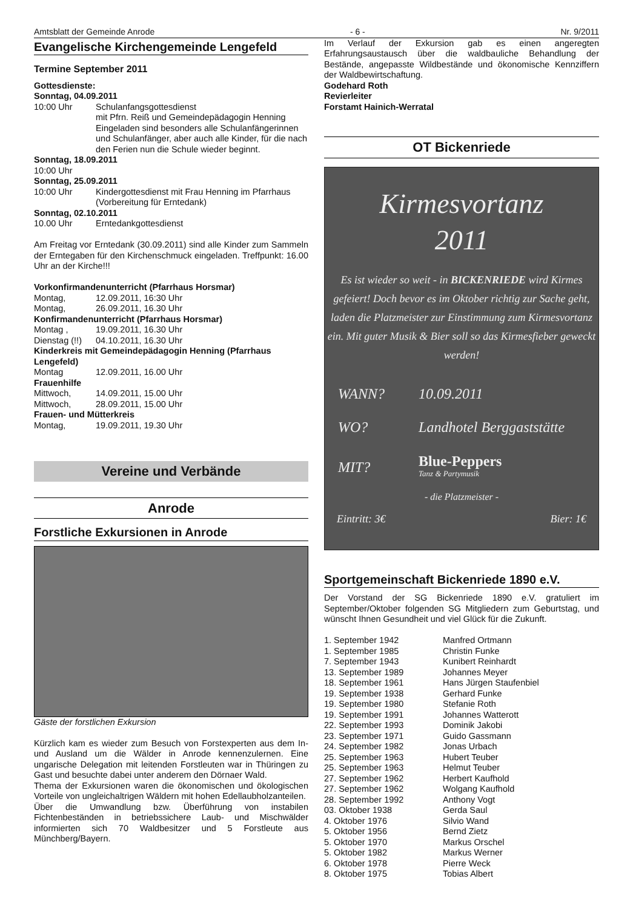Amtsblatt der Gemeinde Anrode - 6 - Nr. 9/2011
Evangelische Kirchengemeinde Lengefeld
Termine September 2011
Gottesdienste:
Sonntag, 04.09.2011
10:00 Uhr Schulanfangsgottesdienst
mit Pfrn. Reiß und Gemeindepädagogin Henning Eingeladen sind besonders alle Schulanfängerinnen und Schulanfänger, aber auch alle Kinder, für die nach den Ferien nun die Schule wieder beginnt.
Sonntag, 18.09.2011
10:00 Uhr
Sonntag, 25.09.2011
10:00 Uhr Kindergottesdienst mit Frau Henning im Pfarrhaus (Vorbereitung für Erntedank)
Sonntag, 02.10.2011
10.00 Uhr Erntedankgottesdienst
Am Freitag vor Erntedank (30.09.2011) sind alle Kinder zum Sammeln der Erntegaben für den Kirchenschmuck eingeladen. Treffpunkt: 16.00 Uhr an der Kirche!!!
Vorkonfirmandenunterricht (Pfarrhaus Horsmar)
Montag, 12.09.2011, 16:30 Uhr
Montag, 26.09.2011, 16.30 Uhr
Konfirmandenunterricht (Pfarrhaus Horsmar)
Montag , 19.09.2011, 16.30 Uhr
Dienstag (!!) 04.10.2011, 16.30 Uhr
Kinderkreis mit Gemeindepädagogin Henning (Pfarrhaus Lengefeld)
Montag 12.09.2011, 16.00 Uhr
Frauenhilfe
Mittwoch, 14.09.2011, 15.00 Uhr
Mittwoch, 28.09.2011, 15.00 Uhr
Frauen- und Mütterkreis
Montag, 19.09.2011, 19.30 Uhr
Vereine und Verbände
Anrode
Forstliche Exkursionen in Anrode
Gäste der forstlichen Exkursion
Kürzlich kam es wieder zum Besuch von Forstexperten aus dem In- und Ausland um die Wälder in Anrode kennenzulernen. Eine ungarische Delegation mit leitenden Forstleuten war in Thüringen zu Gast und besuchte dabei unter anderem den Dörnaer Wald.
Thema der Exkursionen waren die ökonomischen und ökologischen Vorteile von ungleichaltrigen Wäldern mit hohen Edellaubholzanteilen.
Über die Umwandlung bzw. Überführung von instabilen Fichtenbeständen in betriebssichere Laub- und Mischwälder informierten sich 70 Waldbesitzer und 5 Forstleute aus Münchberg/Bayern.
Im Verlauf der Exkursion gab es einen angeregten Erfahrungsaustausch über die waldbauliche Behandlung der Bestände, angepasste Wildbestände und ökonomische Kennziffern der Waldbewirtschaftung.
Godehard Roth
Revierleiter
Forstamt Hainich-Werratal
OT Bickenriede
Kirmesvortanz
2011
Es ist wieder so weit - in BICKENRIEDE wird Kirmes gefeiert! Doch bevor es im Oktober richtig zur Sache geht, laden die Platzmeister zur Einstimmung zum Kirmesvortanz ein. Mit guter Musik & Bier soll so das Kirmesfieber geweckt werden!
| WANN? | 10.09.2011 |
| WO? | Landhotel Berggaststätte |
| MIT? | Blue-Peppers Tanz & Partymusik |
- die Platzmeister -
Eintritt: 3€ Bier: 1€
Sportgemeinschaft Bickenriede 1890 e.V.
Der Vorstand der SG Bickenriede 1890 e.V. gratuliert im September/Oktober folgenden SG Mitgliedern zum Geburtstag, und wünscht Ihnen Gesundheit und viel Glück für die Zukunft.
| 1. September 1942 | Manfred Ortmann |
| 1. September 1985 | Christin Funke |
| 7. September 1943 | Kunibert Reinhardt |
| 13. September 1989 | Johannes Meyer |
| 18. September 1961 | Hans Jürgen Staufenbiel |
| 19. September 1938 | Gerhard Funke |
| 19. September 1980 | Stefanie Roth |
| 19. September 1991 | Johannes Watterott |
| 22. September 1993 | Dominik Jakobi |
| 23. September 1971 | Guido Gassmann |
| 24. September 1982 | Jonas Urbach |
| 25. September 1963 | Hubert Teuber |
| 25. September 1963 | Helmut Teuber |
| 27. September 1962 | Herbert Kaufhold |
| 27. September 1962 | Wolgang Kaufhold |
| 28. September 1992 | Anthony Vogt |
| 03. Oktober 1938 | Gerda Saul |
| 4. Oktober 1976 | Silvio Wand |
| 5. Oktober 1956 | Bernd Zietz |
| 5. Oktober 1970 | Markus Orschel |
| 5. Oktober 1982 | Markus Werner |
| 6. Oktober 1978 | Pierre Weck |
| 8. Oktober 1975 | Tobias Albert |